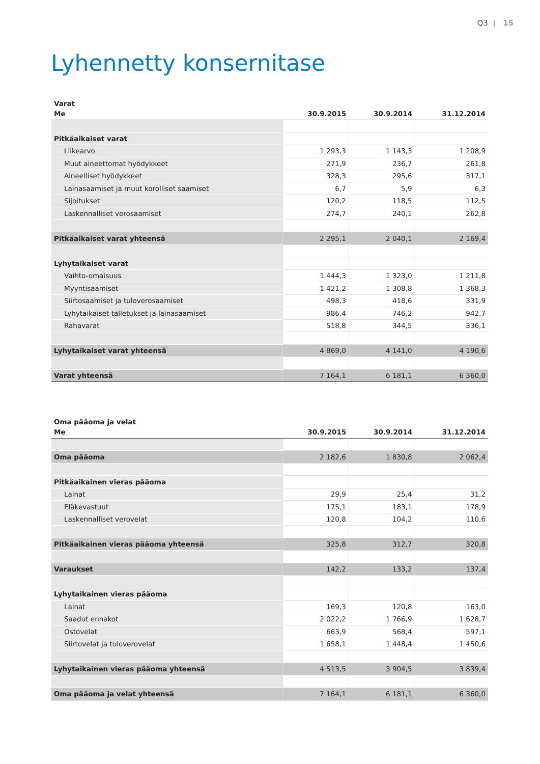Q3 | 15
Lyhennetty konsernitase
Varat
| Me | 30.9.2015 | 30.9.2014 | 31.12.2014 |
| --- | --- | --- | --- |
| Pitkäaikaiset varat | | | |
| Liikearvo | 1 293,3 | 1 143,3 | 1 208,9 |
| Muut aineettomat hyödykkeet | 271,9 | 236,7 | 261,8 |
| Aineelliset hyödykkeet | 328,3 | 295,6 | 317,1 |
| Lainasaamiset ja muut korolliset saamiset | 6,7 | 5,9 | 6,3 |
| Sijoitukset | 120,2 | 118,5 | 112,5 |
| Laskennalliset verosaamiset | 274,7 | 240,1 | 262,8 |
| Pitkäaikaiset varat yhteensä | 2 295,1 | 2 040,1 | 2 169,4 |
| Lyhytaikaiset varat | | | |
| Vaihto-omaisuus | 1 444,3 | 1 323,0 | 1 211,8 |
| Myyntisaamiset | 1 421,2 | 1 308,8 | 1 368,3 |
| Siirtosaamiset ja tuloverosaamiset | 498,3 | 418,6 | 331,9 |
| Lyhytaikaiset talletukset ja lainasaamiset | 986,4 | 746,2 | 942,7 |
| Rahavarat | 518,8 | 344,5 | 336,1 |
| Lyhytaikaiset varat yhteensä | 4 869,0 | 4 141,0 | 4 190,6 |
| Varat yhteensä | 7 164,1 | 6 181,1 | 6 360,0 |
Oma pääoma ja velat
| Me | 30.9.2015 | 30.9.2014 | 31.12.2014 |
| --- | --- | --- | --- |
| Oma pääoma | 2 182,6 | 1 830,8 | 2 062,4 |
| Pitkäaikainen vieras pääoma | | | |
| Lainat | 29,9 | 25,4 | 31,2 |
| Eläkevastuut | 175,1 | 183,1 | 178,9 |
| Laskennalliset verovelat | 120,8 | 104,2 | 110,6 |
| Pitkäaikainen vieras pääoma yhteensä | 325,8 | 312,7 | 320,8 |
| Varaukset | 142,2 | 133,2 | 137,4 |
| Lyhytaikainen vieras pääoma | | | |
| Lainat | 169,3 | 120,8 | 163,0 |
| Saadut ennakot | 2 022,2 | 1 766,9 | 1 628,7 |
| Ostovelat | 663,9 | 568,4 | 597,1 |
| Siirtovelat ja tuloverovelat | 1 658,1 | 1 448,4 | 1 450,6 |
| Lyhytaikainen vieras pääoma yhteensä | 4 513,5 | 3 904,5 | 3 839,4 |
| Oma pääoma ja velat yhteensä | 7 164,1 | 6 181,1 | 6 360,0 |